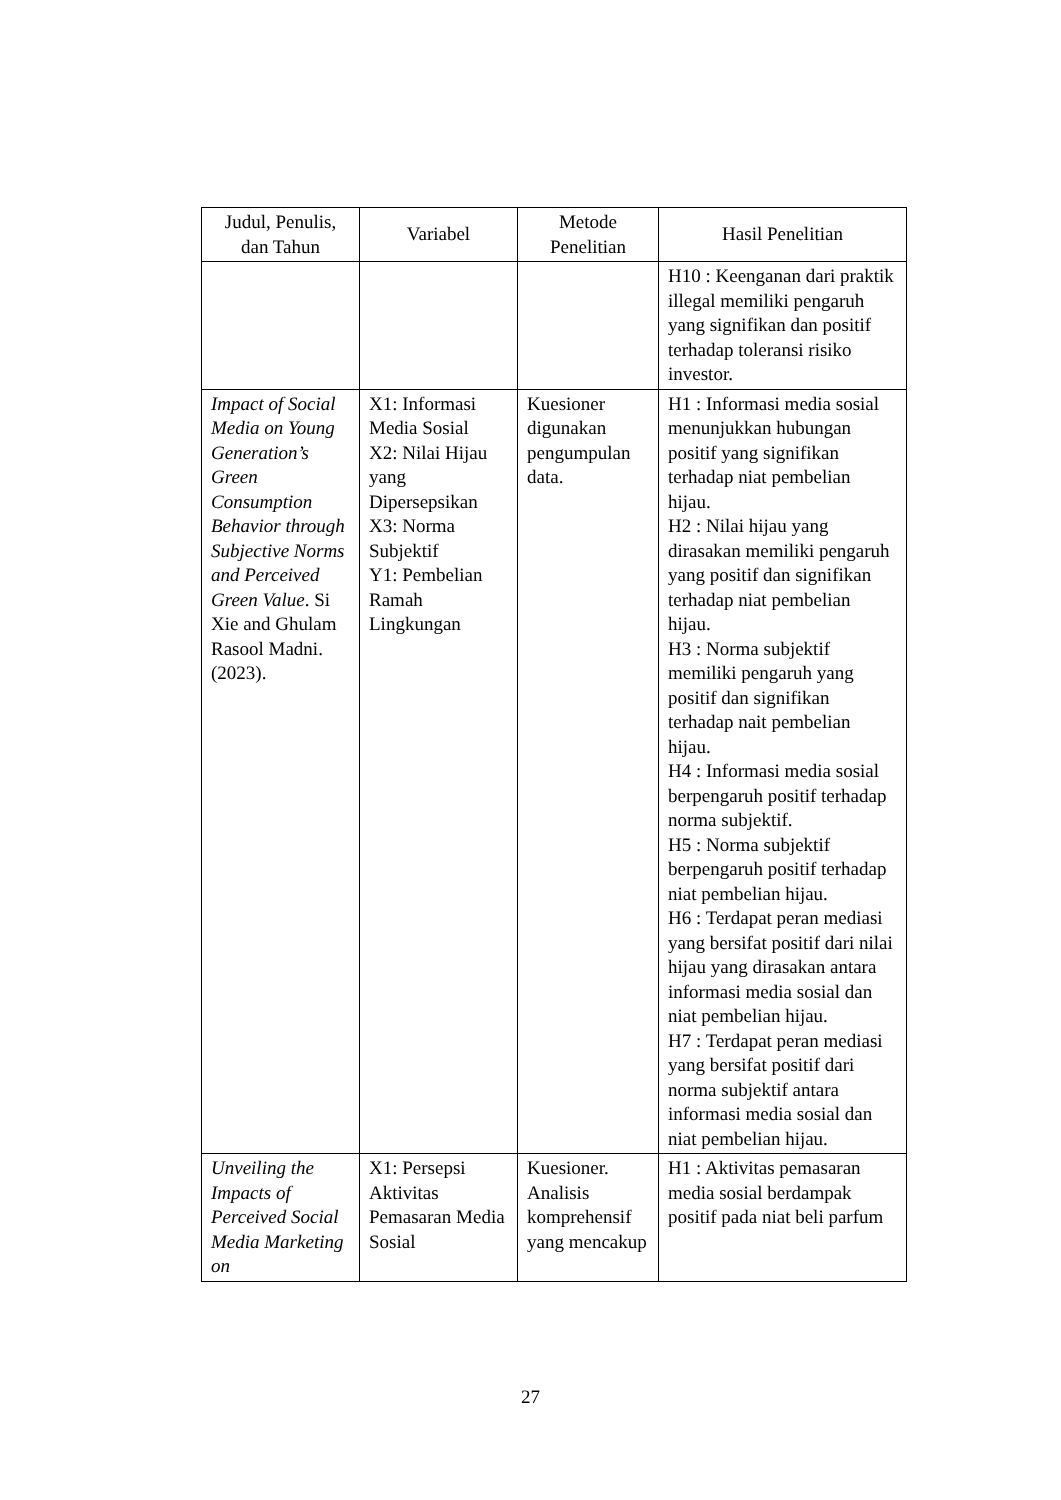| Judul, Penulis, dan Tahun | Variabel | Metode Penelitian | Hasil Penelitian |
| --- | --- | --- | --- |
| | | | H10 : Keenganan dari praktik illegal memiliki pengaruh yang signifikan dan positif terhadap toleransi risiko investor. |
| Impact of Social Media on Young Generation’s Green Consumption Behavior through Subjective Norms and Perceived Green Value . Si Xie and Ghulam Rasool Madni. (2023). | X1: Informasi Media Sosial X2: Nilai Hijau yang Dipersepsikan X3: Norma Subjektif Y1: Pembelian Ramah Lingkungan | Kuesioner digunakan pengumpulan data. | H1 : Informasi media sosial menunjukkan hubungan positif yang signifikan terhadap niat pembelian hijau. H2 : Nilai hijau yang dirasakan memiliki pengaruh yang positif dan signifikan terhadap niat pembelian hijau. H3 : Norma subjektif memiliki pengaruh yang positif dan signifikan terhadap nait pembelian hijau. H4 : Informasi media sosial berpengaruh positif terhadap norma subjektif. H5 : Norma subjektif berpengaruh positif terhadap niat pembelian hijau. H6 : Terdapat peran mediasi yang bersifat positif dari nilai hijau yang dirasakan antara informasi media sosial dan niat pembelian hijau. H7 : Terdapat peran mediasi yang bersifat positif dari norma subjektif antara informasi media sosial dan niat pembelian hijau. |
| Unveiling the Impacts of Perceived Social Media Marketing on | X1: Persepsi Aktivitas Pemasaran Media Sosial | Kuesioner. Analisis komprehensif yang mencakup | H1 : Aktivitas pemasaran media sosial berdampak positif pada niat beli parfum |
27